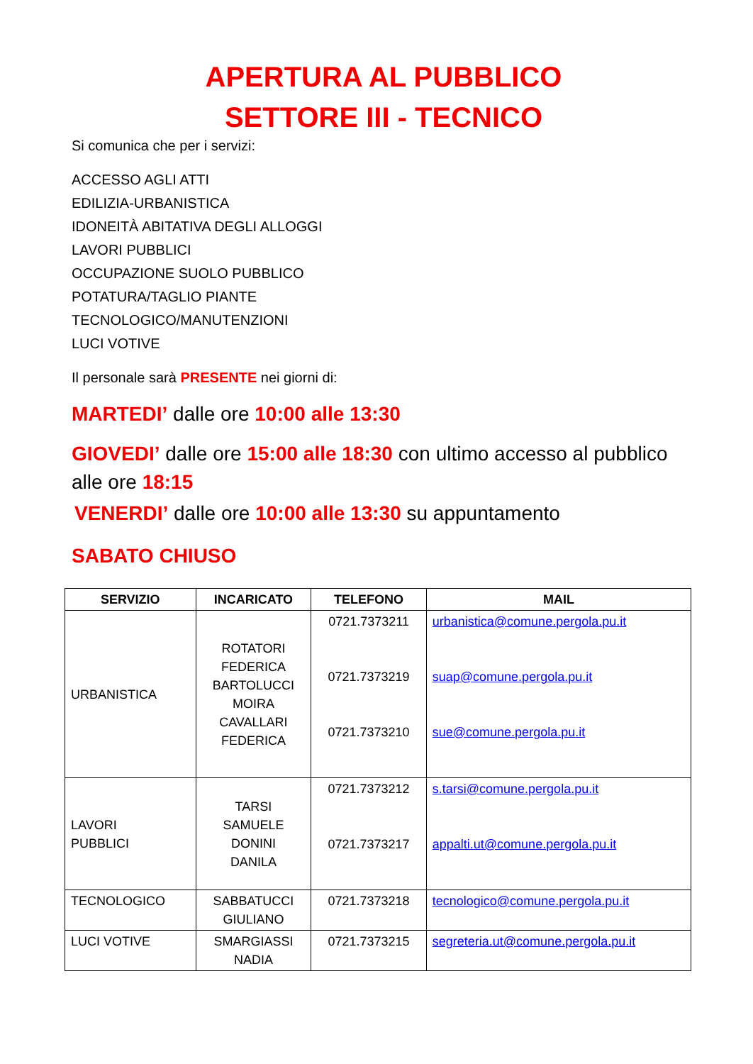APERTURA AL PUBBLICO
SETTORE III - TECNICO
Si comunica che per i servizi:
ACCESSO AGLI ATTI
EDILIZIA-URBANISTICA
IDONEITÀ ABITATIVA DEGLI ALLOGGI
LAVORI PUBBLICI
OCCUPAZIONE SUOLO PUBBLICO
POTATURA/TAGLIO PIANTE
TECNOLOGICO/MANUTENZIONI
LUCI VOTIVE
Il personale sarà PRESENTE nei giorni di:
MARTEDI’ dalle ore 10:00 alle 13:30
GIOVEDI’ dalle ore 15:00 alle 18:30 con ultimo accesso al pubblico alle ore 18:15
VENERDI’ dalle ore 10:00 alle 13:30 su appuntamento
SABATO CHIUSO
| SERVIZIO | INCARICATO | TELEFONO | MAIL |
| --- | --- | --- | --- |
| URBANISTICA | ROTATORI FEDERICA BARTOLUCCI MOIRA CAVALLARI FEDERICA | 0721.7373211 0721.7373219 0721.7373210 | urbanistica@comune.pergola.pu.it suap@comune.pergola.pu.it sue@comune.pergola.pu.it |
| LAVORI PUBBLICI | TARSI SAMUELE DONINI DANILA | 0721.7373212 0721.7373217 | s.tarsi@comune.pergola.pu.it appalti.ut@comune.pergola.pu.it |
| TECNOLOGICO | SABBATUCCI GIULIANO | 0721.7373218 | tecnologico@comune.pergola.pu.it |
| LUCI VOTIVE | SMARGIASSI NADIA | 0721.7373215 | segreteria.ut@comune.pergola.pu.it |